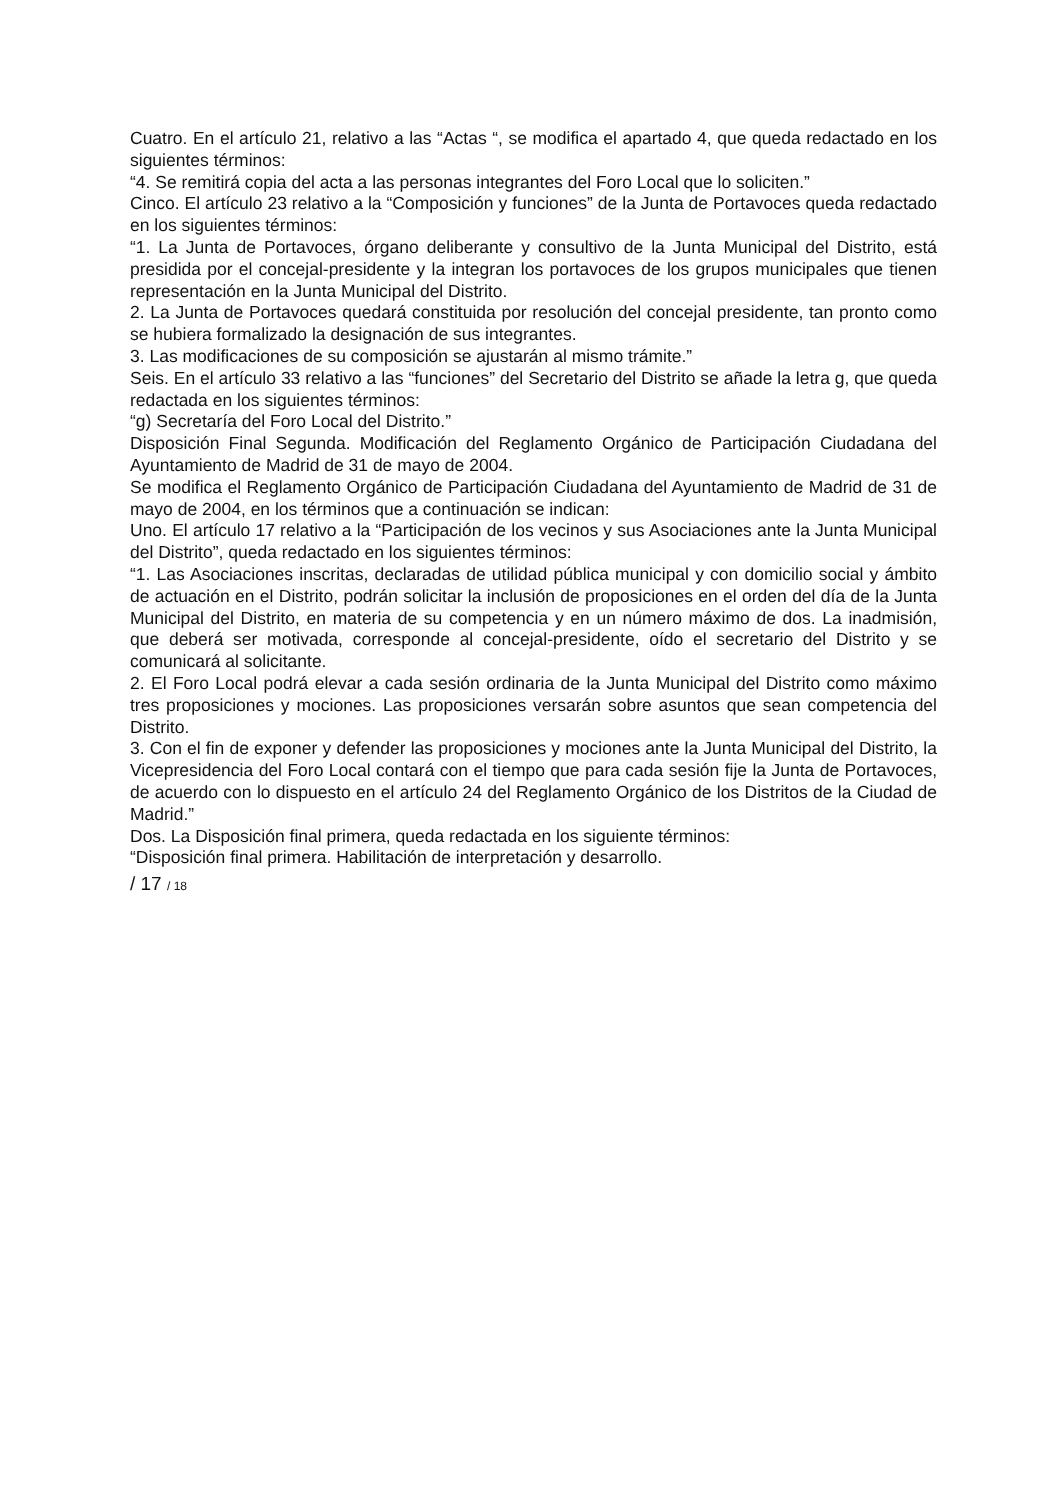Cuatro. En el artículo 21, relativo a las “Actas “, se modifica el apartado 4, que queda redactado en los siguientes términos:
“4. Se remitirá copia del acta a las personas integrantes del Foro Local que lo soliciten.”
Cinco. El artículo 23 relativo a la “Composición y funciones” de la Junta de Portavoces queda redactado en los siguientes términos:
“1. La Junta de Portavoces, órgano deliberante y consultivo de la Junta Municipal del Distrito, está presidida por el concejal-presidente y la integran los portavoces de los grupos municipales que tienen representación en la Junta Municipal del Distrito.
2. La Junta de Portavoces quedará constituida por resolución del concejal presidente, tan pronto como se hubiera formalizado la designación de sus integrantes.
3. Las modificaciones de su composición se ajustarán al mismo trámite.”
Seis. En el artículo 33 relativo a las “funciones” del Secretario del Distrito se añade la letra g, que queda redactada en los siguientes términos:
“g) Secretaría del Foro Local del Distrito.”
Disposición Final Segunda. Modificación del Reglamento Orgánico de Participación Ciudadana del Ayuntamiento de Madrid de 31 de mayo de 2004.
Se modifica el Reglamento Orgánico de Participación Ciudadana del Ayuntamiento de Madrid de 31 de mayo de 2004, en los términos que a continuación se indican:
Uno. El artículo 17 relativo a la “Participación de los vecinos y sus Asociaciones ante la Junta Municipal del Distrito”, queda redactado en los siguientes términos:
“1. Las Asociaciones inscritas, declaradas de utilidad pública municipal y con domicilio social y ámbito de actuación en el Distrito, podrán solicitar la inclusión de proposiciones en el orden del día de la Junta Municipal del Distrito, en materia de su competencia y en un número máximo de dos. La inadmisión, que deberá ser motivada, corresponde al concejal-presidente, oído el secretario del Distrito y se comunicará al solicitante.
2. El Foro Local podrá elevar a cada sesión ordinaria de la Junta Municipal del Distrito como máximo tres proposiciones y mociones. Las proposiciones versarán sobre asuntos que sean competencia del Distrito.
3. Con el fin de exponer y defender las proposiciones y mociones ante la Junta Municipal del Distrito, la Vicepresidencia del Foro Local contará con el tiempo que para cada sesión fije la Junta de Portavoces, de acuerdo con lo dispuesto en el artículo 24 del Reglamento Orgánico de los Distritos de la Ciudad de Madrid.”
Dos. La Disposición final primera, queda redactada en los siguiente términos:
“Disposición final primera. Habilitación de interpretación y desarrollo.
/ 17 / 18